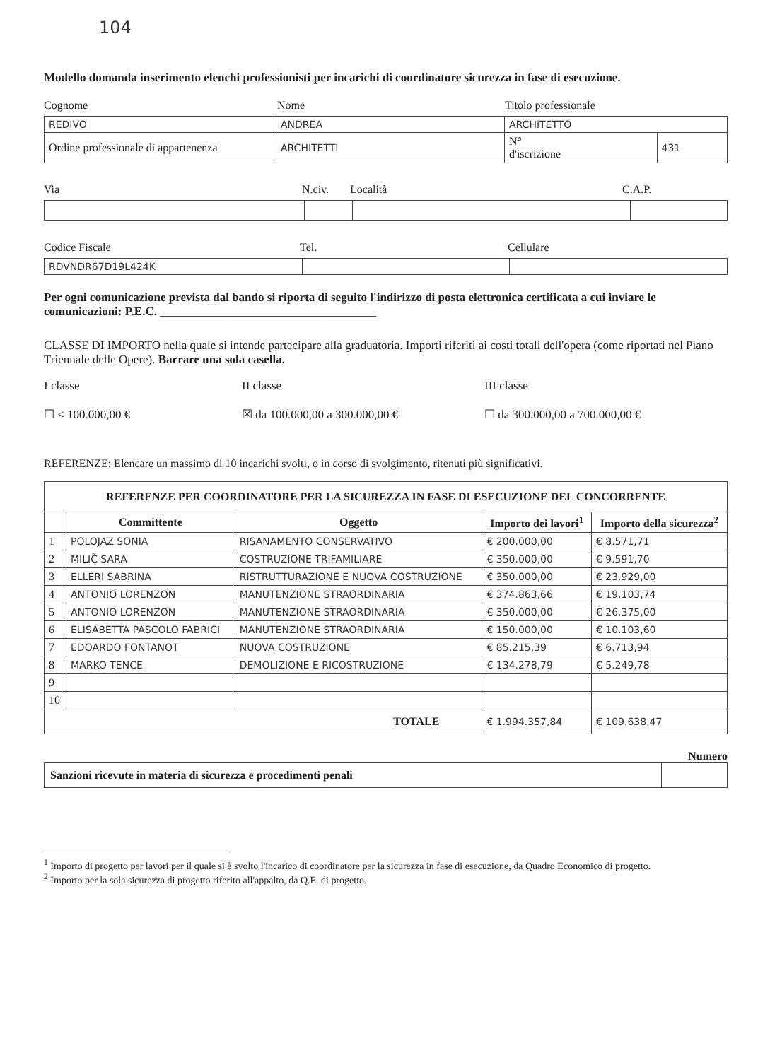104
Modello domanda inserimento elenchi professionisti per incarichi di coordinatore sicurezza in fase di esecuzione.
Cognome Nome Titolo professionale
| REDIVO | ANDREA | ARCHITETTO | |
| Ordine professionale di appartenenza | ARCHITETTI | N° d'iscrizione | 431 |
Via N.civ. Località C.A.P.
Codice Fiscale Tel. Cellulare
| RDVNDR67D19L424K | | |
Per ogni comunicazione prevista dal bando si riporta di seguito l'indirizzo di posta elettronica certificata a cui inviare le comunicazioni: P.E.C. ____________________________________
CLASSE DI IMPORTO nella quale si intende partecipare alla graduatoria. Importi riferiti ai costi totali dell'opera (come riportati nel Piano Triennale delle Opere). Barrare una sola casella.
I classe
☐ < 100.000,00 €
II classe
☒ da 100.000,00 a 300.000,00 €
III classe
☐ da 300.000,00 a 700.000,00 €
REFERENZE: Elencare un massimo di 10 incarichi svolti, o in corso di svolgimento, ritenuti più significativi.
| REFERENZE PER COORDINATORE PER LA SICUREZZA IN FASE DI ESECUZIONE DEL CONCORRENTE | | | | |
| --- | --- | --- | --- | --- |
| | Committente | Oggetto | Importo dei lavori<sup>1</sup> | Importo della sicurezza<sup>2</sup> |
| 1 | POLOJAZ SONIA | RISANAMENTO CONSERVATIVO | € 200.000,00 | € 8.571,71 |
| 2 | MILIČ SARA | COSTRUZIONE TRIFAMILIARE | € 350.000,00 | € 9.591,70 |
| 3 | ELLERI SABRINA | RISTRUTTURAZIONE E NUOVA COSTRUZIONE | € 350.000,00 | € 23.929,00 |
| 4 | ANTONIO LORENZON | MANUTENZIONE STRAORDINARIA | € 374.863,66 | € 19.103,74 |
| 5 | ANTONIO LORENZON | MANUTENZIONE STRAORDINARIA | € 350.000,00 | € 26.375,00 |
| 6 | ELISABETTA PASCOLO FABRICI | MANUTENZIONE STRAORDINARIA | € 150.000,00 | € 10.103,60 |
| 7 | EDOARDO FONTANOT | NUOVA COSTRUZIONE | € 85.215,39 | € 6.713,94 |
| 8 | MARKO TENCE | DEMOLIZIONE E RICOSTRUZIONE | € 134.278,79 | € 5.249,78 |
| 9 | | | | |
| 10 | | | | |
| TOTALE | | | € 1.994.357,84 | € 109.638,47 |
Numero
| Sanzioni ricevute in materia di sicurezza e procedimenti penali | |
<sup>1</sup> Importo di progetto per lavori per il quale si è svolto l'incarico di coordinatore per la sicurezza in fase di esecuzione, da Quadro Economico di progetto.
<sup>2</sup> Importo per la sola sicurezza di progetto riferito all'appalto, da Q.E. di progetto.